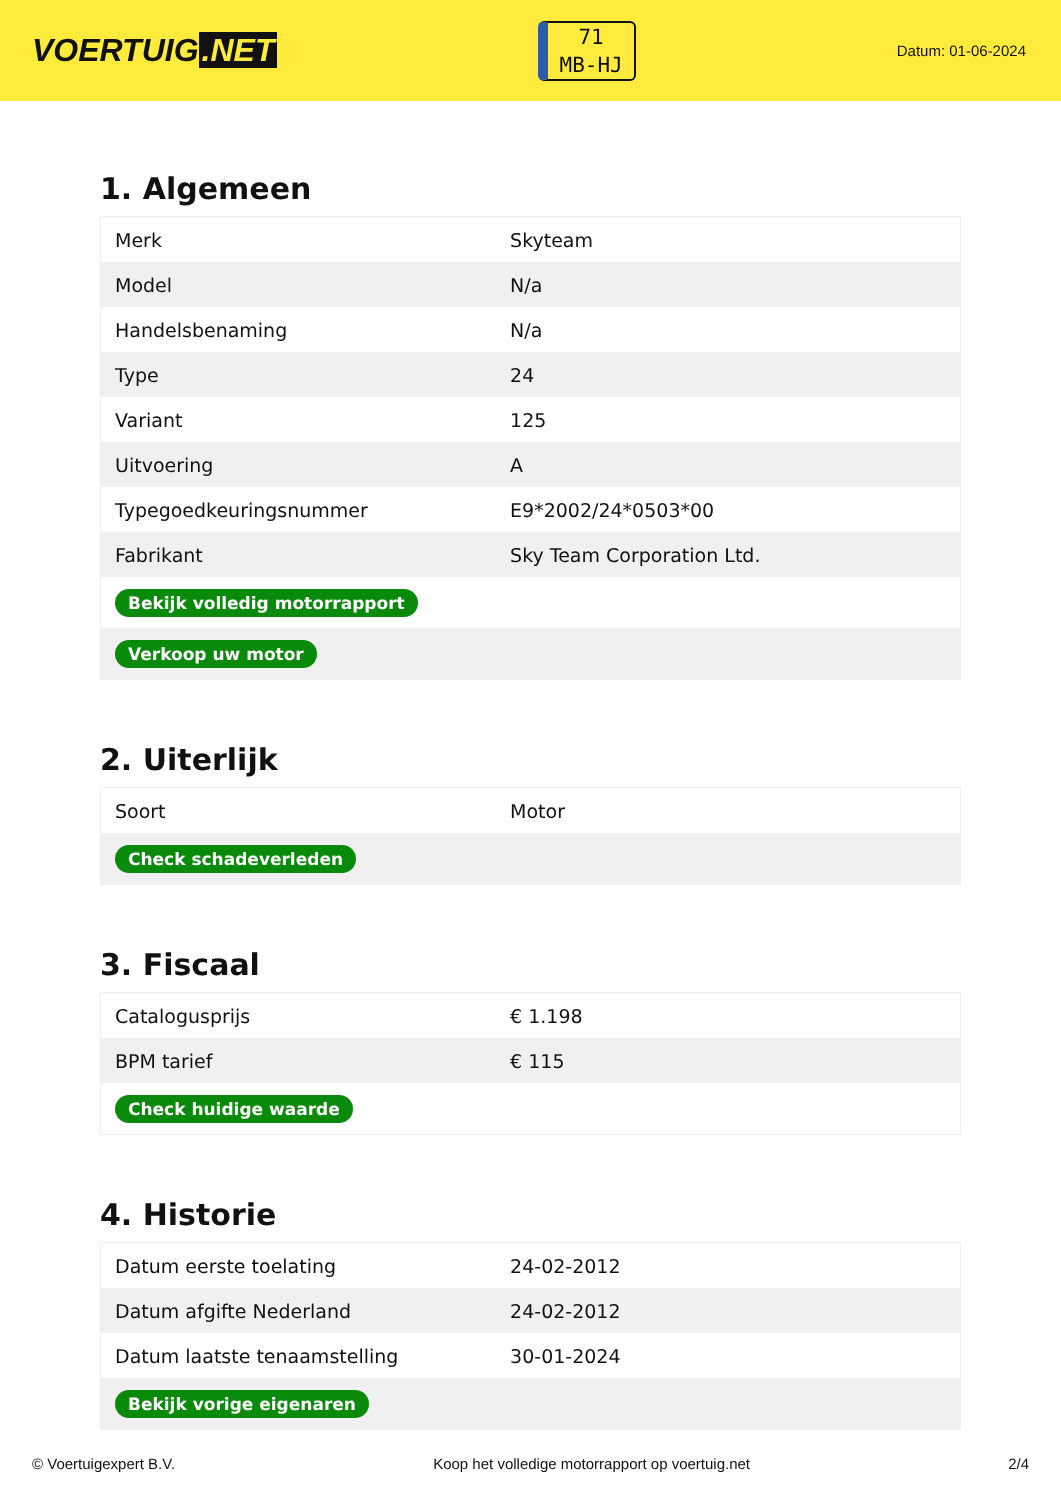VOERTUIG.NET
71
MB-HJ
Datum: 01-06-2024
1. Algemeen
| Merk | Skyteam |
| Model | N/a |
| Handelsbenaming | N/a |
| Type | 24 |
| Variant | 125 |
| Uitvoering | A |
| Typegoedkeuringsnummer | E9*2002/24*0503*00 |
| Fabrikant | Sky Team Corporation Ltd. |
| Bekijk volledig motorrapport | |
| Verkoop uw motor | |
2. Uiterlijk
| Soort | Motor |
| Check schadeverleden | |
3. Fiscaal
| Catalogusprijs | € 1.198 |
| BPM tarief | € 115 |
| Check huidige waarde | |
4. Historie
| Datum eerste toelating | 24-02-2012 |
| Datum afgifte Nederland | 24-02-2012 |
| Datum laatste tenaamstelling | 30-01-2024 |
| Bekijk vorige eigenaren | |
© Voertuigexpert B.V. Koop het volledige motorrapport op voertuig.net 2/4